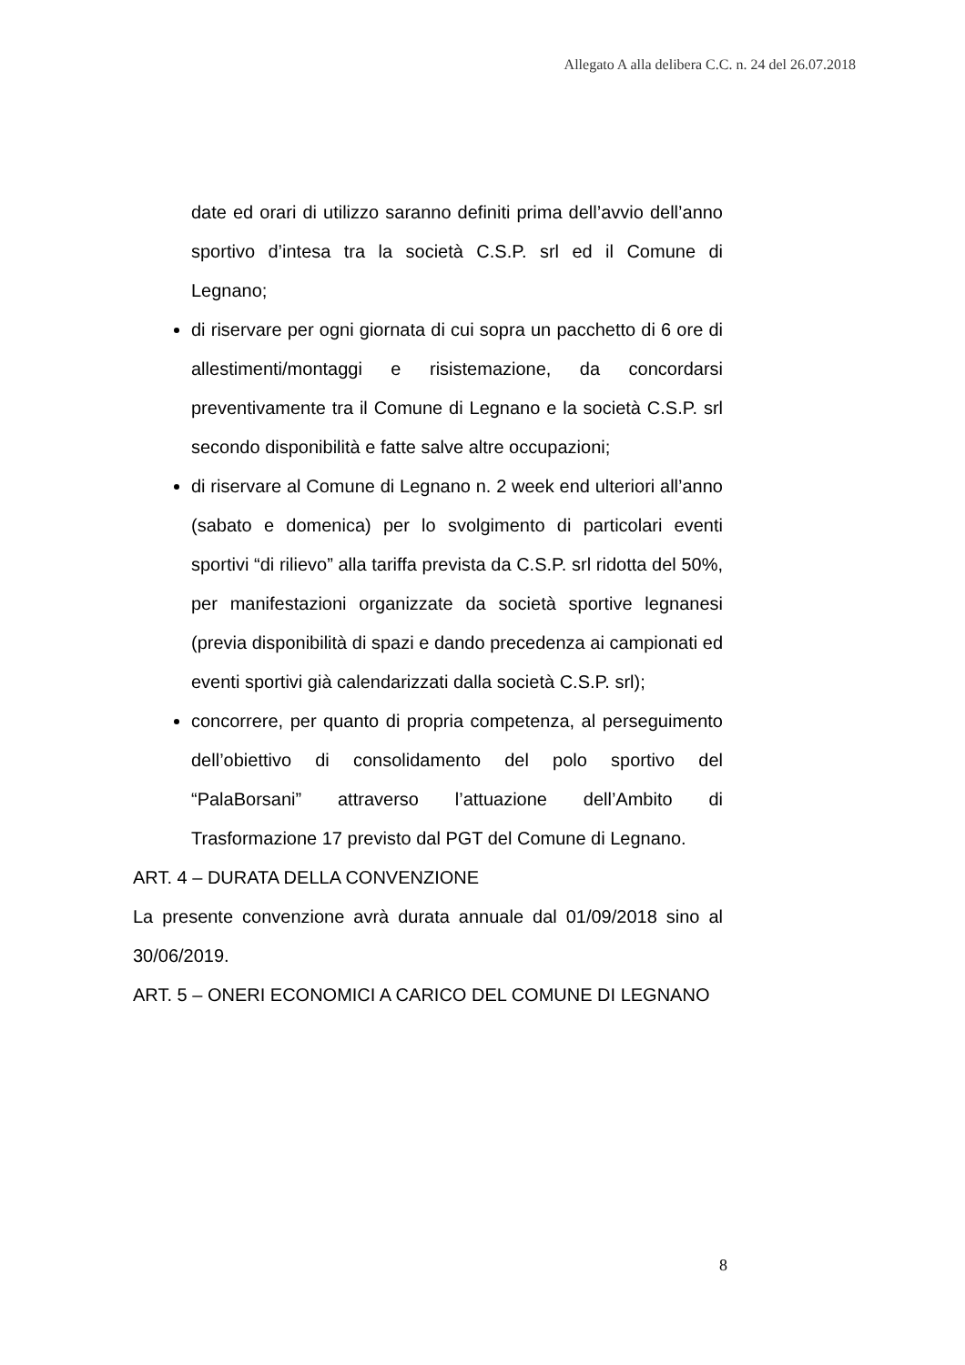Allegato A alla delibera C.C. n. 24 del 26.07.2018
date ed orari di utilizzo saranno definiti prima dell’avvio dell’anno sportivo d’intesa tra la società C.S.P. srl ed il Comune di Legnano;
di riservare per ogni giornata di cui sopra un pacchetto di 6 ore di allestimenti/montaggi e risistemazione, da concordarsi preventivamente tra il Comune di Legnano e la società C.S.P. srl secondo disponibilità e fatte salve altre occupazioni;
di riservare al Comune di Legnano n. 2 week end ulteriori all’anno (sabato e domenica) per lo svolgimento di particolari eventi sportivi “di rilievo” alla tariffa prevista da C.S.P. srl ridotta del 50%, per manifestazioni organizzate da società sportive legnanesi (previa disponibilità di spazi e dando precedenza ai campionati ed eventi sportivi già calendarizzati dalla società C.S.P. srl);
concorrere, per quanto di propria competenza, al perseguimento dell’obiettivo di consolidamento del polo sportivo del “PalaBorsani” attraverso l’attuazione dell’Ambito di Trasformazione 17 previsto dal PGT del Comune di Legnano.
ART. 4 – DURATA DELLA CONVENZIONE
La presente convenzione avrà durata annuale dal 01/09/2018 sino al 30/06/2019.
ART. 5 – ONERI ECONOMICI A CARICO DEL COMUNE DI LEGNANO
8